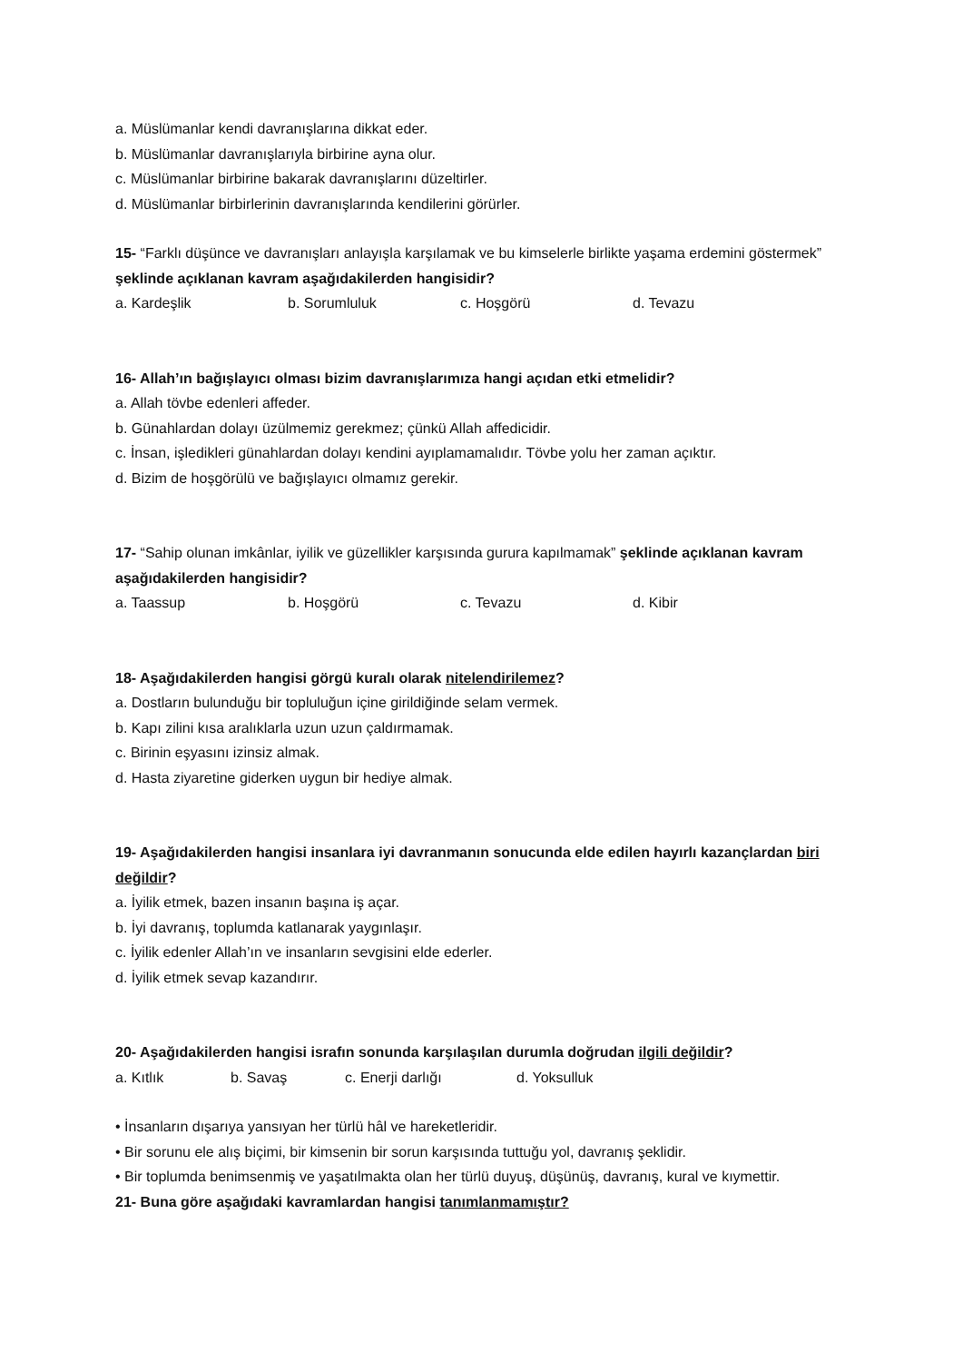a. Müslümanlar kendi davranışlarına dikkat eder.
b. Müslümanlar davranışlarıyla birbirine ayna olur.
c. Müslümanlar birbirine bakarak davranışlarını düzeltirler.
d. Müslümanlar birbirlerinin davranışlarında kendilerini görürler.
15- “Farklı düşünce ve davranışları anlayışla karşılamak ve bu kimselerle birlikte yaşama erdemini göstermek” şeklinde açıklanan kavram aşağıdakilerden hangisidir?
a. Kardeşlik b. Sorumluluk c. Hoşgörü d. Tevazu
16- Allah’ın bağışlayıcı olması bizim davranışlarımıza hangi açıdan etki etmelidir?
a. Allah tövbe edenleri affeder.
b. Günahlardan dolayı üzülmemiz gerekmez; çünkü Allah affedicidir.
c. İnsan, işledikleri günahlardan dolayı kendini ayıplamamalıdır. Tövbe yolu her zaman açıktır.
d. Bizim de hoşgörülü ve bağışlayıcı olmamız gerekir.
17- “Sahip olunan imkânlar, iyilik ve güzellikler karşısında gurura kapılmamak” şeklinde açıklanan kavram aşağıdakilerden hangisidir?
a. Taassup b. Hoşgörü c. Tevazu d. Kibir
18- Aşağıdakilerden hangisi görgü kuralı olarak nitelendirilemez?
a. Dostların bulunduğu bir topluluğun içine girildiğinde selam vermek.
b. Kapı zilini kısa aralıklarla uzun uzun çaldırmamak.
c. Birinin eşyasını izinsiz almak.
d. Hasta ziyaretine giderken uygun bir hediye almak.
19- Aşağıdakilerden hangisi insanlara iyi davranmanın sonucunda elde edilen hayırlı kazançlardan biri değildir?
a. İyilik etmek, bazen insanın başına iş açar.
b. İyi davranış, toplumda katlanarak yaygınlaşır.
c. İyilik edenler Allah’ın ve insanların sevgisini elde ederler.
d. İyilik etmek sevap kazandırır.
20- Aşağıdakilerden hangisi israfın sonunda karşılaşılan durumla doğrudan ilgili değildir?
a. Kıtlık b. Savaş c. Enerji darlığı d. Yoksulluk
• İnsanların dışarıya yansıyan her türlü hâl ve hareketleridir.
• Bir sorunu ele alış biçimi, bir kimsenin bir sorun karşısında tuttuğu yol, davranış şeklidir.
• Bir toplumda benimsenmiş ve yaşatılmakta olan her türlü duyuş, düşünüş, davranış, kural ve kıymettir.
21- Buna göre aşağıdaki kavramlardan hangisi tanımlanmamıştır?